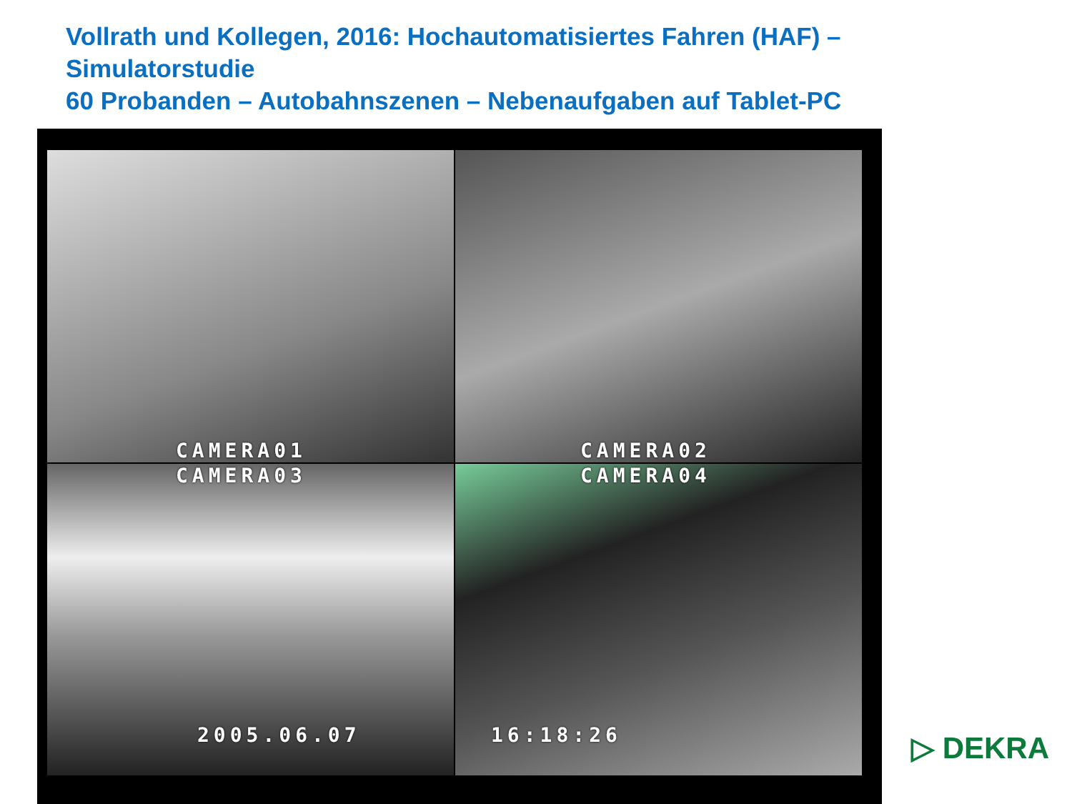Vollrath und Kollegen, 2016: Hochautomatisiertes Fahren (HAF) –
Simulatorstudie
60 Probanden – Autobahnszenen – Nebenaufgaben auf Tablet-PC
CAMERA01
CAMERA02
CAMERA03
2005.06.07
CAMERA04
16:18:26
▷ DEKRA